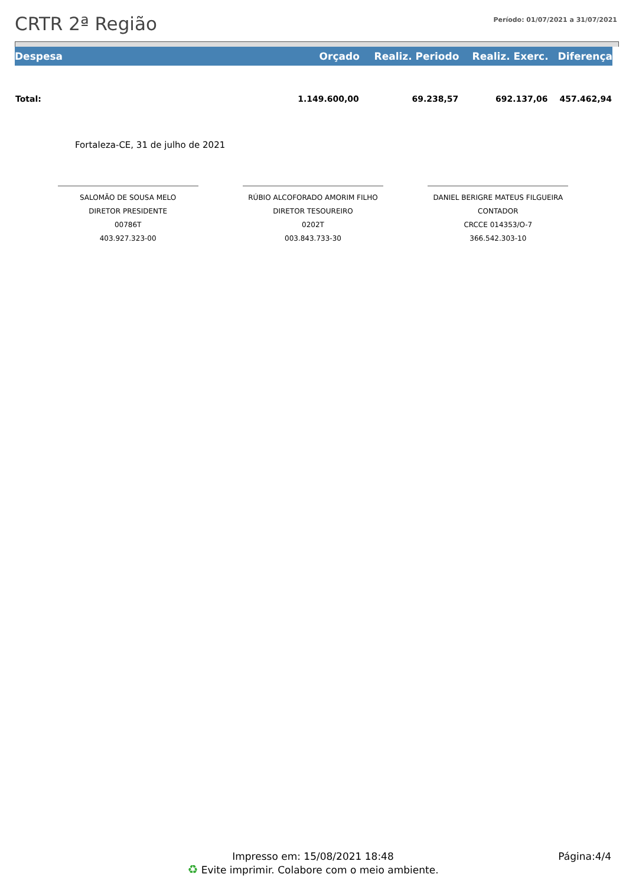CRTR 2ª Região
Período: 01/07/2021 a 31/07/2021
| Despesa | Orçado | Realiz. Periodo | Realiz. Exerc. | Diferença |
| --- | --- | --- | --- | --- |
| Total: | 1.149.600,00 | 69.238,57 | 692.137,06 | 457.462,94 |
Fortaleza-CE, 31 de julho de 2021
SALOMÃO DE SOUSA MELO
DIRETOR PRESIDENTE
00786T
403.927.323-00
RÚBIO ALCOFORADO AMORIM FILHO
DIRETOR TESOUREIRO
0202T
003.843.733-30
DANIEL BERIGRE MATEUS FILGUEIRA
CONTADOR
CRCCE 014353/O-7
366.542.303-10
Impresso em: 15/08/2021 18:48
♻ Evite imprimir. Colabore com o meio ambiente.
Página:4/4